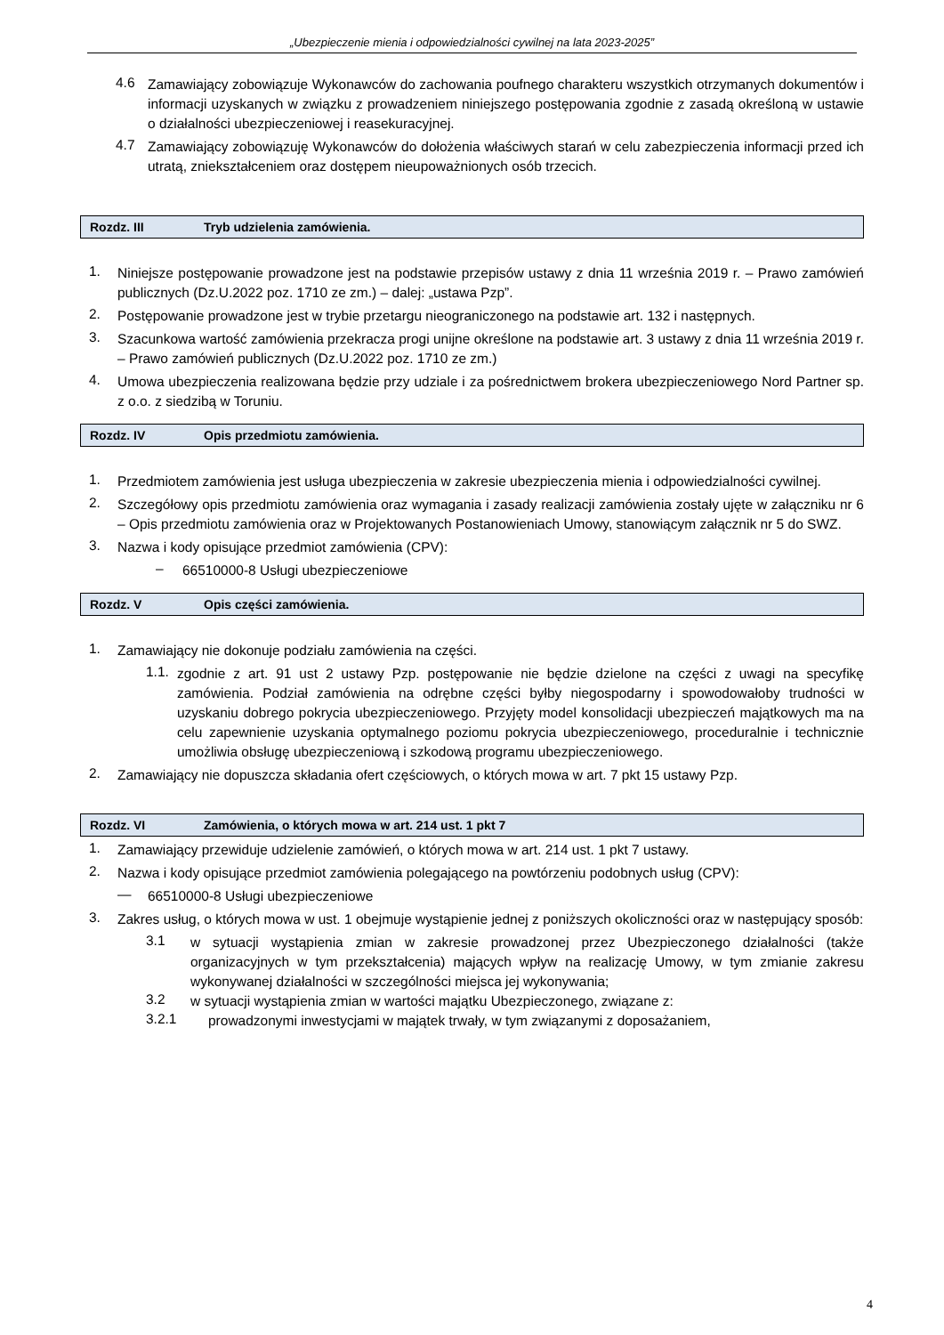„Ubezpieczenie mienia i odpowiedzialności cywilnej na lata 2023-2025”
4.6 Zamawiający zobowiązuje Wykonawców do zachowania poufnego charakteru wszystkich otrzymanych dokumentów i informacji uzyskanych w związku z prowadzeniem niniejszego postępowania zgodnie z zasadą określoną w ustawie o działalności ubezpieczeniowej i reasekuracyjnej.
4.7 Zamawiający zobowiązuję Wykonawców do dołożenia właściwych starań w celu zabezpieczenia informacji przed ich utratą, zniekształceniem oraz dostępem nieupoważnionych osób trzecich.
Rozdz. III Tryb udzielenia zamówienia.
1. Niniejsze postępowanie prowadzone jest na podstawie przepisów ustawy z dnia 11 września 2019 r. – Prawo zamówień publicznych (Dz.U.2022 poz. 1710 ze zm.) – dalej: „ustawa Pzp”.
2. Postępowanie prowadzone jest w trybie przetargu nieograniczonego na podstawie art. 132 i następnych.
3. Szacunkowa wartość zamówienia przekracza progi unijne określone na podstawie art. 3 ustawy z dnia 11 września 2019 r. – Prawo zamówień publicznych (Dz.U.2022 poz. 1710 ze zm.)
4. Umowa ubezpieczenia realizowana będzie przy udziale i za pośrednictwem brokera ubezpieczeniowego Nord Partner sp. z o.o. z siedzibą w Toruniu.
Rozdz. IV Opis przedmiotu zamówienia.
1. Przedmiotem zamówienia jest usługa ubezpieczenia w zakresie ubezpieczenia mienia i odpowiedzialności cywilnej.
2. Szczegółowy opis przedmiotu zamówienia oraz wymagania i zasady realizacji zamówienia zostały ujęte w załączniku nr 6 – Opis przedmiotu zamówienia oraz w Projektowanych Postanowieniach Umowy, stanowiącym załącznik nr 5 do SWZ.
3. Nazwa i kody opisujące przedmiot zamówienia (CPV):
– 66510000-8 Usługi ubezpieczeniowe
Rozdz. V Opis części zamówienia.
1. Zamawiający nie dokonuje podziału zamówienia na części.
1.1. zgodnie z art. 91 ust 2 ustawy Pzp. postępowanie nie będzie dzielone na części z uwagi na specyfikę zamówienia. Podział zamówienia na odrębne części byłby niegospodarny i spowodowałoby trudności w uzyskaniu dobrego pokrycia ubezpieczeniowego. Przyjęty model konsolidacji ubezpieczeń majątkowych ma na celu zapewnienie uzyskania optymalnego poziomu pokrycia ubezpieczeniowego, proceduralnie i technicznie umożliwia obsługę ubezpieczeniową i szkodową programu ubezpieczeniowego.
2. Zamawiający nie dopuszcza składania ofert częściowych, o których mowa w art. 7 pkt 15 ustawy Pzp.
Rozdz. VI Zamówienia, o których mowa w art. 214 ust. 1 pkt 7
1. Zamawiający przewiduje udzielenie zamówień, o których mowa w art. 214 ust. 1 pkt 7 ustawy.
2. Nazwa i kody opisujące przedmiot zamówienia polegającego na powtórzeniu podobnych usług (CPV):
— 66510000-8 Usługi ubezpieczeniowe
3. Zakres usług, o których mowa w ust. 1 obejmuje wystąpienie jednej z poniższych okoliczności oraz w następujący sposób:
3.1 w sytuacji wystąpienia zmian w zakresie prowadzonej przez Ubezpieczonego działalności (także organizacyjnych w tym przekształcenia) mających wpływ na realizację Umowy, w tym zmianie zakresu wykonywanej działalności w szczególności miejsca jej wykonywania;
3.2 w sytuacji wystąpienia zmian w wartości majątku Ubezpieczonego, związane z:
3.2.1 prowadzonymi inwestycjami w majątek trwały, w tym związanymi z doposażaniem,
4